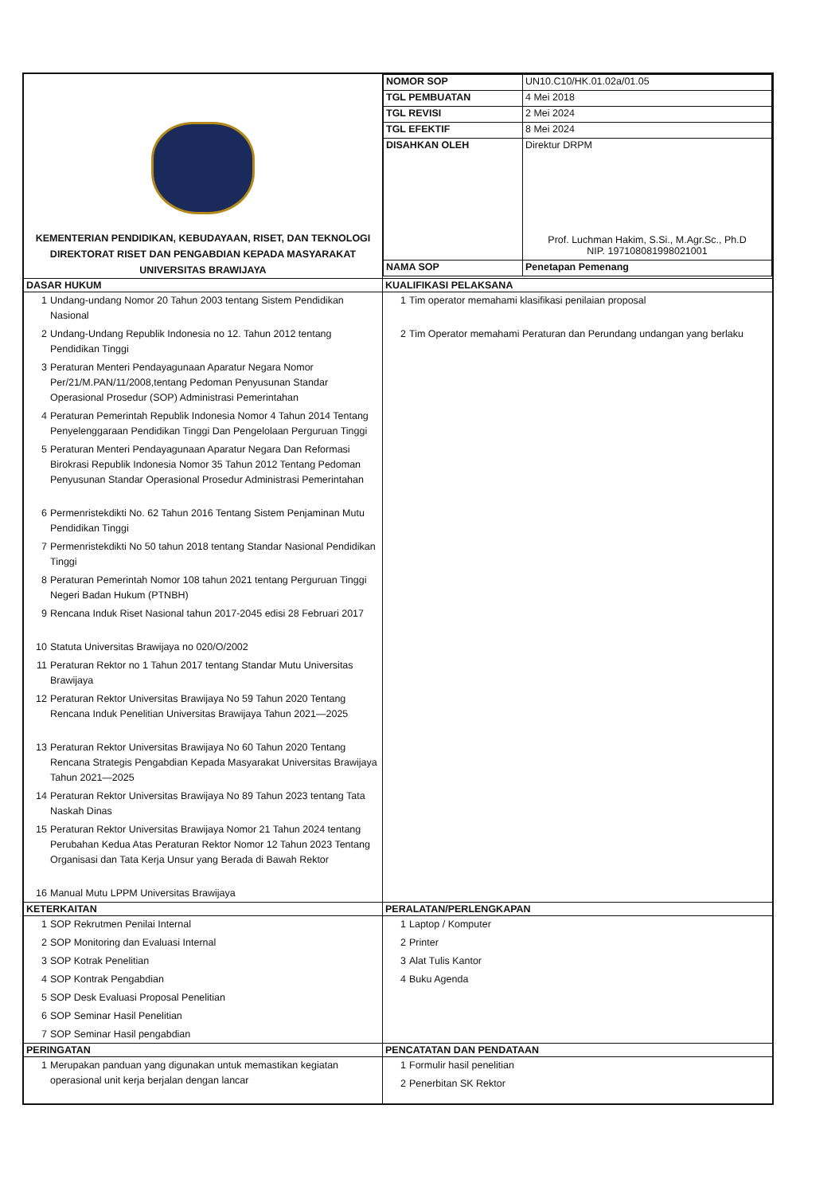| KEMENTERIAN PENDIDIKAN, KEBUDAYAAN, RISET, DAN TEKNOLOGI DIREKTORAT RISET DAN PENGABDIAN KEPADA MASYARAKAT UNIVERSITAS BRAWIJAYA | / NOMOR SOP / UN10.C10/HK.01.02a/01.05 / / TGL PEMBUATAN / 4 Mei 2018 / / TGL REVISI / 2 Mei 2024 / / TGL EFEKTIF / 8 Mei 2024 / / DISAHKAN OLEH / Direktur DRPM Prof. Luchman Hakim, S.Si., M.Agr.Sc., Ph.D NIP. 197108081998021001 / / NAMA SOP / Penetapan Pemenang / |
| DASAR HUKUM | KUALIFIKASI PELAKSANA |
| 1 Undang-undang Nomor 20 Tahun 2003 tentang Sistem Pendidikan Nasional 2 Undang-Undang Republik Indonesia no 12. Tahun 2012 tentang Pendidikan Tinggi 3 Peraturan Menteri Pendayagunaan Aparatur Negara Nomor Per/21/M.PAN/11/2008,tentang Pedoman Penyusunan Standar Operasional Prosedur (SOP) Administrasi Pemerintahan 4 Peraturan Pemerintah Republik Indonesia Nomor 4 Tahun 2014 Tentang Penyelenggaraan Pendidikan Tinggi Dan Pengelolaan Perguruan Tinggi 5 Peraturan Menteri Pendayagunaan Aparatur Negara Dan Reformasi Birokrasi Republik Indonesia Nomor 35 Tahun 2012 Tentang Pedoman Penyusunan Standar Operasional Prosedur Administrasi Pemerintahan 6 Permenristekdikti No. 62 Tahun 2016 Tentang Sistem Penjaminan Mutu Pendidikan Tinggi 7 Permenristekdikti No 50 tahun 2018 tentang Standar Nasional Pendidikan Tinggi 8 Peraturan Pemerintah Nomor 108 tahun 2021 tentang Perguruan Tinggi Negeri Badan Hukum (PTNBH) 9 Rencana Induk Riset Nasional tahun 2017-2045 edisi 28 Februari 2017 10 Statuta Universitas Brawijaya no 020/O/2002 11 Peraturan Rektor no 1 Tahun 2017 tentang Standar Mutu Universitas Brawijaya 12 Peraturan Rektor Universitas Brawijaya No 59 Tahun 2020 Tentang Rencana Induk Penelitian Universitas Brawijaya Tahun 2021—2025 13 Peraturan Rektor Universitas Brawijaya No 60 Tahun 2020 Tentang Rencana Strategis Pengabdian Kepada Masyarakat Universitas Brawijaya Tahun 2021—2025 14 Peraturan Rektor Universitas Brawijaya No 89 Tahun 2023 tentang Tata Naskah Dinas 15 Peraturan Rektor Universitas Brawijaya Nomor 21 Tahun 2024 tentang Perubahan Kedua Atas Peraturan Rektor Nomor 12 Tahun 2023 Tentang Organisasi dan Tata Kerja Unsur yang Berada di Bawah Rektor 16 Manual Mutu LPPM Universitas Brawijaya | 1 Tim operator memahami klasifikasi penilaian proposal 2 Tim Operator memahami Peraturan dan Perundang undangan yang berlaku |
| KETERKAITAN | PERALATAN/PERLENGKAPAN |
| 1 SOP Rekrutmen Penilai Internal 2 SOP Monitoring dan Evaluasi Internal 3 SOP Kotrak Penelitian 4 SOP Kontrak Pengabdian 5 SOP Desk Evaluasi Proposal Penelitian 6 SOP Seminar Hasil Penelitian 7 SOP Seminar Hasil pengabdian | 1 Laptop / Komputer 2 Printer 3 Alat Tulis Kantor 4 Buku Agenda |
| PERINGATAN | PENCATATAN DAN PENDATAAN |
| 1 Merupakan panduan yang digunakan untuk memastikan kegiatan operasional unit kerja berjalan dengan lancar | 1 Formulir hasil penelitian 2 Penerbitan SK Rektor |